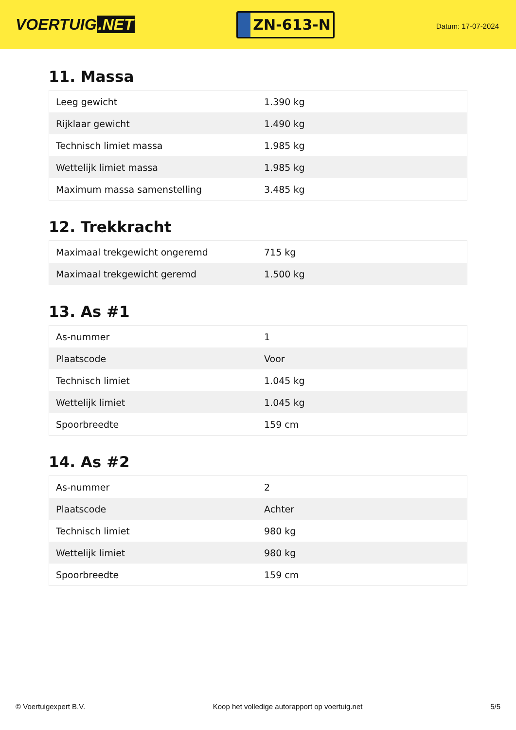VOERTUIG.NET
ZN-613-N
Datum: 17-07-2024
11. Massa
| Leeg gewicht | 1.390 kg |
| Rijklaar gewicht | 1.490 kg |
| Technisch limiet massa | 1.985 kg |
| Wettelijk limiet massa | 1.985 kg |
| Maximum massa samenstelling | 3.485 kg |
12. Trekkracht
| Maximaal trekgewicht ongeremd | 715 kg |
| Maximaal trekgewicht geremd | 1.500 kg |
13. As #1
| As-nummer | 1 |
| Plaatscode | Voor |
| Technisch limiet | 1.045 kg |
| Wettelijk limiet | 1.045 kg |
| Spoorbreedte | 159 cm |
14. As #2
| As-nummer | 2 |
| Plaatscode | Achter |
| Technisch limiet | 980 kg |
| Wettelijk limiet | 980 kg |
| Spoorbreedte | 159 cm |
© Voertuigexpert B.V. Koop het volledige autorapport op voertuig.net 5/5